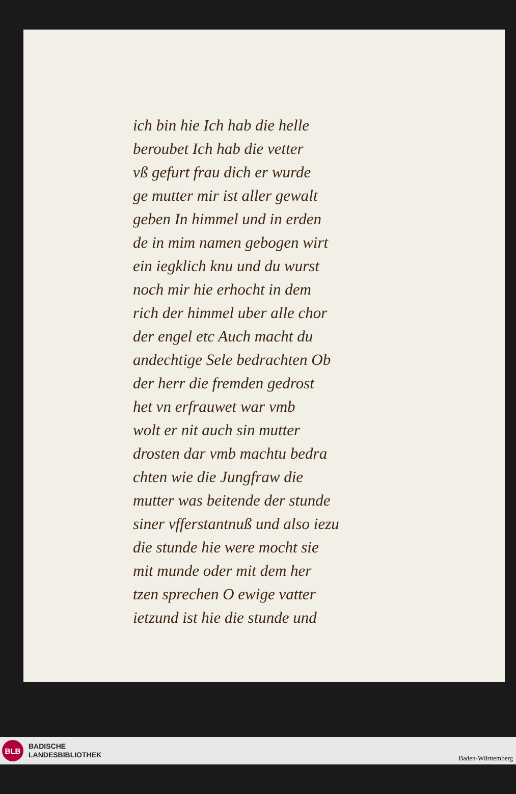ich bin hie Ich hab die helle
beroubet Ich hab die vetter
vß gefurt frau dich er wurde
ge mutter mir ist aller gewalt
geben In himmel und in erden
de in mim namen gebogen wirt
ein iegklich knu und du wurst
noch mir hie erhocht in dem
rich der himmel uber alle chor
der engel etc Auch macht du
andechtige Sele bedrachten Ob
der herr die fremden gedrost
het vn erfrauwet war vmb
wolt er nit auch sin mutter
drosten dar vmb machtu bedra
chten wie die Jungfraw die
mutter was beitende der stunde
siner vfferstantnuß und also iezu
die stunde hie were mocht sie
mit munde oder mit dem her
tzen sprechen O ewige vatter
ietzund ist hie die stunde und
BLB
BADISCHE
LANDESBIBLIOTHEK
Baden-Württemberg